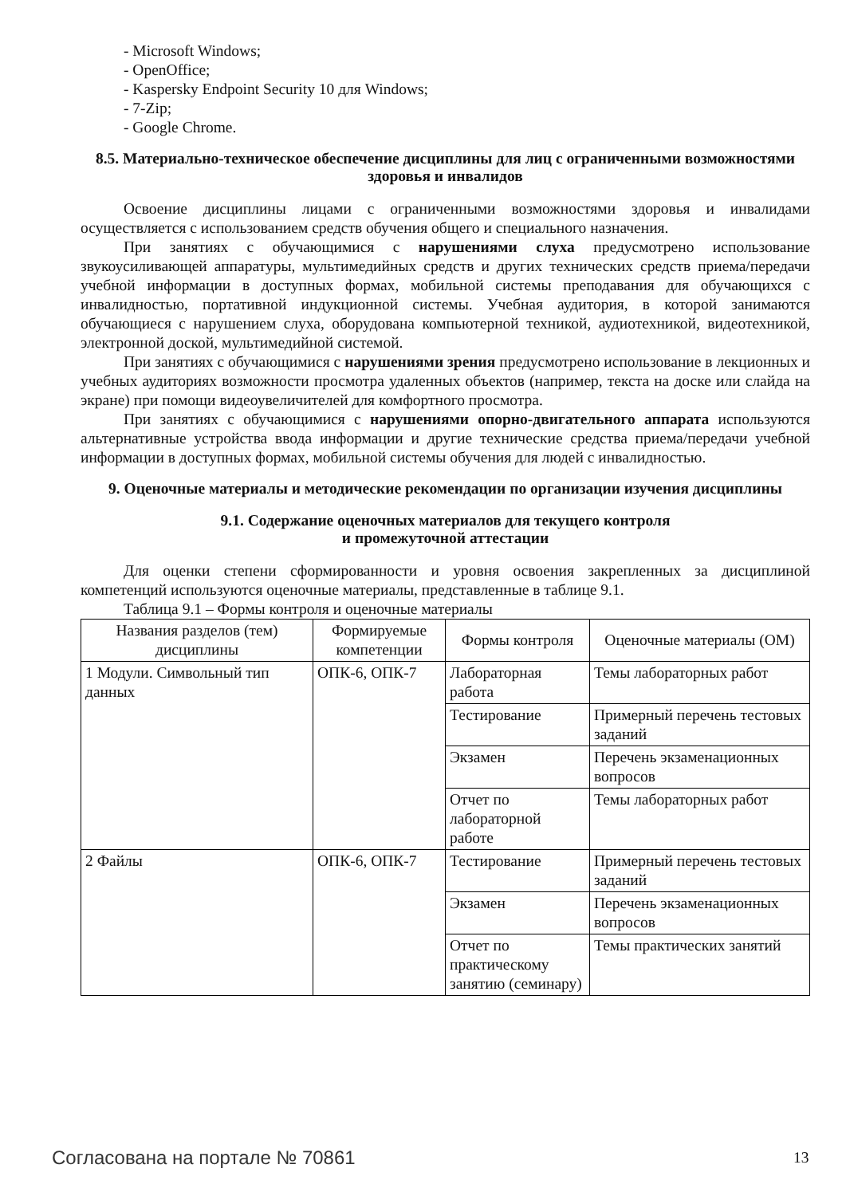- Microsoft Windows;
- OpenOffice;
- Kaspersky Endpoint Security 10 для Windows;
- 7-Zip;
- Google Chrome.
8.5. Материально-техническое обеспечение дисциплины для лиц с ограниченными возможностями здоровья и инвалидов
Освоение дисциплины лицами с ограниченными возможностями здоровья и инвалидами осуществляется с использованием средств обучения общего и специального назначения.
При занятиях с обучающимися с нарушениями слуха предусмотрено использование звукоусиливающей аппаратуры, мультимедийных средств и других технических средств приема/передачи учебной информации в доступных формах, мобильной системы преподавания для обучающихся с инвалидностью, портативной индукционной системы. Учебная аудитория, в которой занимаются обучающиеся с нарушением слуха, оборудована компьютерной техникой, аудиотехникой, видеотехникой, электронной доской, мультимедийной системой.
При занятиях с обучающимися с нарушениями зрения предусмотрено использование в лекционных и учебных аудиториях возможности просмотра удаленных объектов (например, текста на доске или слайда на экране) при помощи видеоувеличителей для комфортного просмотра.
При занятиях с обучающимися с нарушениями опорно-двигательного аппарата используются альтернативные устройства ввода информации и другие технические средства приема/передачи учебной информации в доступных формах, мобильной системы обучения для людей с инвалидностью.
9. Оценочные материалы и методические рекомендации по организации изучения дисциплины
9.1. Содержание оценочных материалов для текущего контроля
и промежуточной аттестации
Для оценки степени сформированности и уровня освоения закрепленных за дисциплиной компетенций используются оценочные материалы, представленные в таблице 9.1.
Таблица 9.1 – Формы контроля и оценочные материалы
| Названия разделов (тем) дисциплины | Формируемые компетенции | Формы контроля | Оценочные материалы (ОМ) |
| --- | --- | --- | --- |
| 1 Модули. Символьный тип данных | ОПК-6, ОПК-7 | Лабораторная работа | Темы лабораторных работ |
| | | Тестирование | Примерный перечень тестовых заданий |
| | | Экзамен | Перечень экзаменационных вопросов |
| | | Отчет по лабораторной работе | Темы лабораторных работ |
| 2 Файлы | ОПК-6, ОПК-7 | Тестирование | Примерный перечень тестовых заданий |
| | | Экзамен | Перечень экзаменационных вопросов |
| | | Отчет по практическому занятию (семинару) | Темы практических занятий |
Согласована на портале № 70861 13